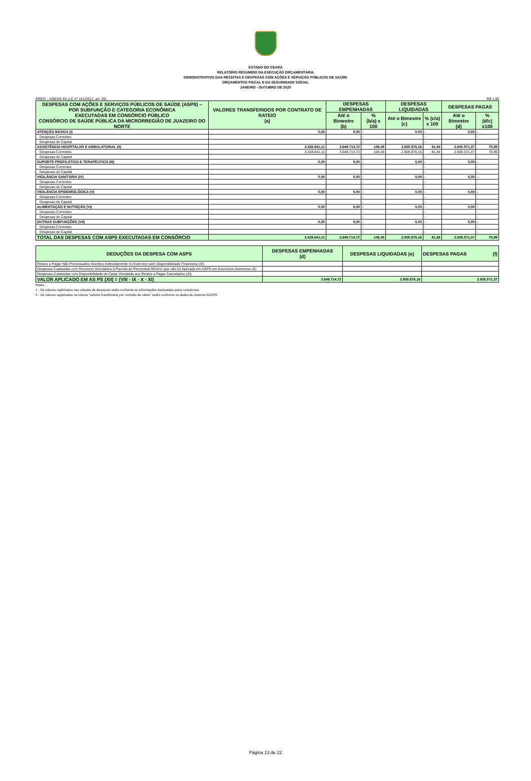ESTADO DO CEARÁ
RELATÓRIO RESUMIDO DA EXECUÇÃO ORÇAMENTÁRIA
DEMONSTRATIVO DAS RECEITAS E DESPESAS COM AÇÕES E SERVIÇOS PÚBLICOS DE SAÚDE
ORÇAMENTOS FISCAL E DA SEGURIDADE SOCIAL
JANEIRO - OUTUBRO DE 2020
RREO – ANEXO XII (LC nº 141/2012, art. 35) R$ 1,00
| DESPESAS COM AÇÕES E SERVIÇOS PÚBLICOS DE SAÚDE (ASPS) – POR SUBFUNÇÃO E CATEGORIA ECONÔMICA EXECUTADAS EM CONSÓRCIO PÚBLICO CONSÓRCIO DE SAÚDE PÚBLICA DA MICRORREGIÃO DE JUAZEIRO DO NORTE | VALORES TRANSFERIDOS POR CONTRATO DE RATEIO (a) | DESPESAS EMPENHADAS | | DESPESAS LIQUIDADAS | | DESPESAS PAGAS | |
| --- | --- | --- | --- | --- | --- | --- | --- |
| | | Até o Bimestre (b) | % (b/a) x 100 | Até o Bimestre (c) | % (c/a) x 100 | Até o Bimestre (d) | % (d/c) x100 |
| ATENÇÃO BÁSICA (I) | 0,00 | 0,00 | - | 0,00 | - | 0,00 | - |
| Despesas Correntes | | | - | | - | | - |
| Despesas de Capital | | | - | | - | | - |
| ASSISTÊNCIA HOSPITALAR E AMBULATORIAL (II) | 3.428.641,11 | 3.649.714,72 | 106,45 | 2.805.876,16 | 81,84 | 2.605.571,37 | 75,99 |
| Despesas Correntes | 3.428.641,11 | 3.649.714,72 | 106,45 | 2.805.876,16 | 81,84 | 2.605.571,37 | 75,99 |
| Despesas de Capital | | | - | | - | | - |
| SUPORTE PROFILÁTICO E TERAPÊUTICO (III) | 0,00 | 0,00 | - | 0,00 | - | 0,00 | - |
| Despesas Correntes | | | - | | - | | - |
| Despesas de Capital | | | - | | - | | - |
| VIGILÂNCIA SANITÁRIA (IV) | 0,00 | 0,00 | - | 0,00 | - | 0,00 | - |
| Despesas Correntes | | | - | | - | | - |
| Despesas de Capital | | | - | | - | | - |
| VIGILÂNCIA EPIDEMIOLÓGICA (V) | 0,00 | 0,00 | - | 0,00 | - | 0,00 | - |
| Despesas Correntes | | | - | | - | | - |
| Despesas de Capital | | | - | | - | | - |
| ALIMENTAÇÃO E NUTRIÇÃO (VI) | 0,00 | 0,00 | - | 0,00 | - | 0,00 | - |
| Despesas Correntes | | | - | | - | | - |
| Despesas de Capital | | | - | | - | | - |
| OUTRAS SUBFUNÇÕES (VII) | 0,00 | 0,00 | - | 0,00 | - | 0,00 | - |
| Despesas Correntes | | | - | | - | | - |
| Despesas de Capital | | | - | | - | | - |
| TOTAL DAS DESPESAS COM ASPS EXECUTADAS EM CONSÓRCIO | 3.428.641,11 | 3.649.714,72 | 106,45 | 2.805.876,16 | 81,84 | 2.605.571,37 | 75,99 |
| DEDUÇÕES DA DESPESA COM ASPS | DESPESAS EMPENHADAS (d) | DESPESAS LIQUIDADAS (e) | DESPESAS PAGAS (f) |
| --- | --- | --- | --- |
| Restos a Pagar Não Processados Inscritos Indevidamente no Exercício sem Disponibilidade Financeira (IX) | | | |
| Despesas Custeadas com Recursos Vinculados à Parcela do Percentual Mínimo que não foi Aplicada em ASPS em Exercícios Anteriores (X) | | | |
| Despesas Custeadas com Disponibilidade de Caixa Vinculada aos Restos a Pagar Cancelados (XI) | | | |
| VALOR APLICADO EM AS PS (XII) = (VIII - IX - X - XI) | 3.649.714,72 | 2.805.876,16 | 2.605.571,37 |
Notas :
1 - Os valores registrados nas colunas de despesas estão conforme as informações declaradas pelos consórcios.
2 - Os valores registrados na coluna "valores transferidos por contrato de rateio" estão conforme os dados do sistema S2GPR.
Página 13 de 22